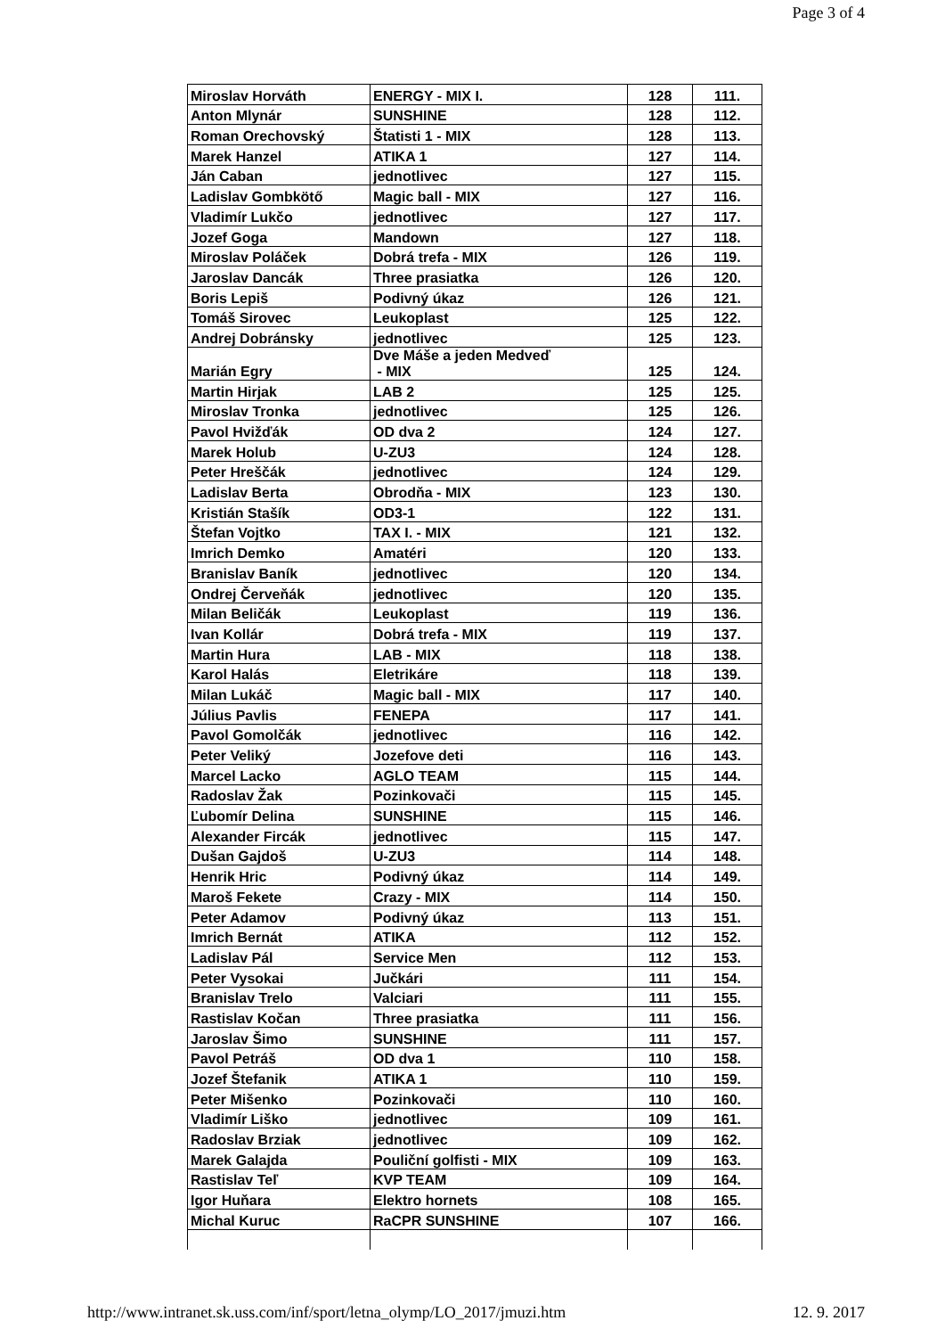Page 3 of 4
| Miroslav Horváth | ENERGY - MIX I. | 128 | 111. |
| Anton Mlynár | SUNSHINE | 128 | 112. |
| Roman Orechovský | Štatisti 1 - MIX | 128 | 113. |
| Marek Hanzel | ATIKA 1 | 127 | 114. |
| Ján Caban | jednotlivec | 127 | 115. |
| Ladislav Gombkötő | Magic ball - MIX | 127 | 116. |
| Vladimír Lukčo | jednotlivec | 127 | 117. |
| Jozef Goga | Mandown | 127 | 118. |
| Miroslav Poláček | Dobrá trefa - MIX | 126 | 119. |
| Jaroslav Dancák | Three prasiatka | 126 | 120. |
| Boris Lepiš | Podivný úkaz | 126 | 121. |
| Tomáš Sirovec | Leukoplast | 125 | 122. |
| Andrej Dobránsky | jednotlivec | 125 | 123. |
| Marián Egry | Dve Máše a jeden Medveď - MIX | 125 | 124. |
| Martin Hirjak | LAB 2 | 125 | 125. |
| Miroslav Tronka | jednotlivec | 125 | 126. |
| Pavol Hvižďák | OD dva 2 | 124 | 127. |
| Marek Holub | U-ZU3 | 124 | 128. |
| Peter Hreščák | jednotlivec | 124 | 129. |
| Ladislav Berta | Obrodňa - MIX | 123 | 130. |
| Kristián Stašík | OD3-1 | 122 | 131. |
| Štefan Vojtko | TAX I. - MIX | 121 | 132. |
| Imrich Demko | Amatéri | 120 | 133. |
| Branislav Baník | jednotlivec | 120 | 134. |
| Ondrej Červeňák | jednotlivec | 120 | 135. |
| Milan Beličák | Leukoplast | 119 | 136. |
| Ivan Kollár | Dobrá trefa - MIX | 119 | 137. |
| Martin Hura | LAB - MIX | 118 | 138. |
| Karol Halás | Eletrikáre | 118 | 139. |
| Milan Lukáč | Magic ball - MIX | 117 | 140. |
| Július Pavlis | FENEPA | 117 | 141. |
| Pavol Gomolčák | jednotlivec | 116 | 142. |
| Peter Veliký | Jozefove deti | 116 | 143. |
| Marcel Lacko | AGLO TEAM | 115 | 144. |
| Radoslav Žak | Pozinkovači | 115 | 145. |
| Ľubomír Delina | SUNSHINE | 115 | 146. |
| Alexander Fircák | jednotlivec | 115 | 147. |
| Dušan Gajdoš | U-ZU3 | 114 | 148. |
| Henrik Hric | Podivný úkaz | 114 | 149. |
| Maroš Fekete | Crazy - MIX | 114 | 150. |
| Peter Adamov | Podivný úkaz | 113 | 151. |
| Imrich Bernát | ATIKA | 112 | 152. |
| Ladislav Pál | Service Men | 112 | 153. |
| Peter Vysokai | Jučkári | 111 | 154. |
| Branislav Trelo | Valciari | 111 | 155. |
| Rastislav Kočan | Three prasiatka | 111 | 156. |
| Jaroslav Šimo | SUNSHINE | 111 | 157. |
| Pavol Petráš | OD dva 1 | 110 | 158. |
| Jozef Štefanik | ATIKA 1 | 110 | 159. |
| Peter Mišenko | Pozinkovači | 110 | 160. |
| Vladimír Liško | jednotlivec | 109 | 161. |
| Radoslav Brziak | jednotlivec | 109 | 162. |
| Marek Galajda | Pouliční golfisti - MIX | 109 | 163. |
| Rastislav Teľ | KVP TEAM | 109 | 164. |
| Igor Huňara | Elektro hornets | 108 | 165. |
| Michal Kuruc | RaCPR SUNSHINE | 107 | 166. |
http://www.intranet.sk.uss.com/inf/sport/letna_olymp/LO_2017/jmuzi.htm 12. 9. 2017